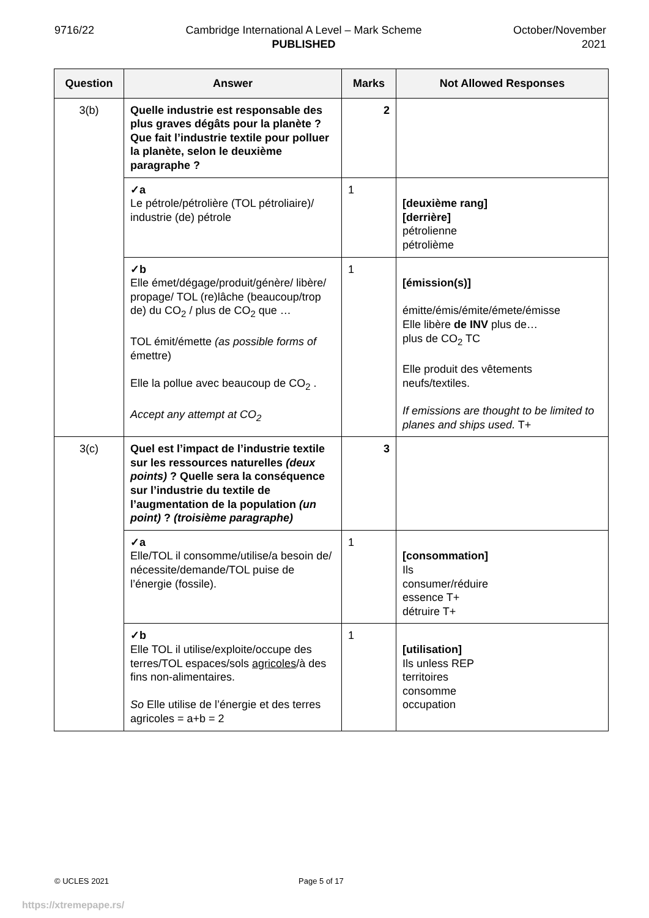9716/22 Cambridge International A Level – Mark Scheme
PUBLISHED
October/November
2021
| Question | Answer | Marks | Not Allowed Responses |
| --- | --- | --- | --- |
| 3(b) | Quelle industrie est responsable des plus graves dégâts pour la planète ? Que fait l’industrie textile pour polluer la planète, selon le deuxième paragraphe ? | 2 | |
| | ✓a Le pétrole/pétrolière (TOL pétroliaire)/ industrie (de) pétrole | 1 | [deuxième rang] [derrière] pétrolienne pétrolième |
| | ✓b Elle émet/dégage/produit/génère/ libère/ propage/ TOL (re)lâche (beaucoup/trop de) du CO<sub>2</sub> / plus de CO<sub>2</sub> que … TOL émit/émette (as possible forms of émettre) Elle la pollue avec beaucoup de CO<sub>2</sub> . Accept any attempt at CO<sub>2</sub> | 1 | [émission(s)] émitte/émis/émite/émete/émisse Elle libère de INV plus de… plus de CO<sub>2</sub> TC Elle produit des vêtements neufs/textiles. If emissions are thought to be limited to planes and ships used. T+ |
| 3(c) | Quel est l’impact de l’industrie textile sur les ressources naturelles (deux points) ? Quelle sera la conséquence sur l’industrie du textile de l’augmentation de la population (un point) ? (troisième paragraphe) | 3 | |
| | ✓a Elle/TOL il consomme/utilise/a besoin de/ nécessite/demande/TOL puise de l’énergie (fossile). | 1 | [consommation] Ils consumer/réduire essence T+ détruire T+ |
| | ✓b Elle TOL il utilise/exploite/occupe des terres/TOL espaces/sols agricoles /à des fins non-alimentaires. So Elle utilise de l’énergie et des terres agricoles = a+b = 2 | 1 | [utilisation] Ils unless REP territoires consomme occupation |
© UCLES 2021 Page 5 of 17
https://xtremepape.rs/